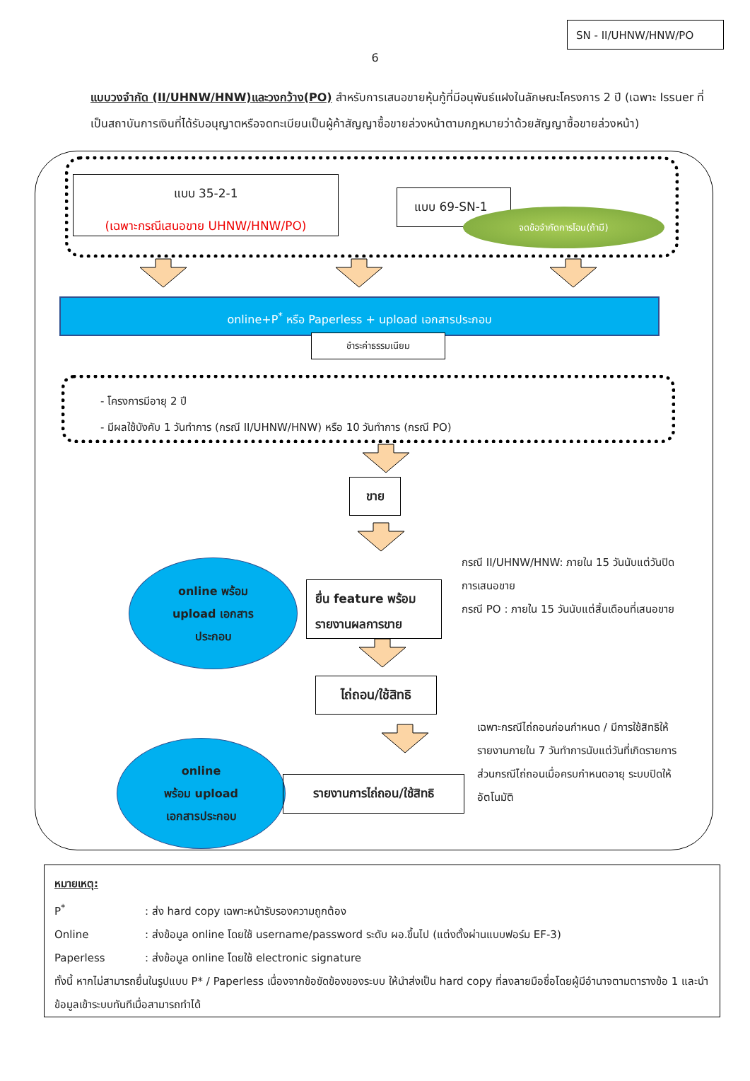SN - II/UHNW/HNW/PO
6
แบบวงจำกัด (II/UHNW/HNW)และวงกว้าง(PO) สำหรับการเสนอขายหุ้นกู้ที่มีอนุพันธ์แฝงในลักษณะโครงการ 2 ปี (เฉพาะ Issuer ที่เป็นสถาบันการเงินที่ได้รับอนุญาตหรือจดทะเบียนเป็นผู้ค้าสัญญาซื้อขายล่วงหน้าตามกฎหมายว่าด้วยสัญญาซื้อขายล่วงหน้า)
แบบ 35-2-1
(เฉพาะกรณีเสนอขาย UHNW/HNW/PO)
แบบ 69-SN-1
จดข้อจำกัดการโอน(ถ้ามี)
online+P<sup>*</sup> หรือ Paperless + upload เอกสารประกอบ
ชำระค่าธรรมเนียม
- โครงการมีอายุ 2 ปี
- มีผลใช้บังคับ 1 วันทำการ (กรณี II/UHNW/HNW) หรือ 10 วันทำการ (กรณี PO)
ขาย
online พร้อม
upload เอกสาร
ประกอบ
ยื่น feature พร้อม รายงานผลการขาย
กรณี II/UHNW/HNW: ภายใน 15 วันนับแต่วันปิดการเสนอขาย
กรณี PO : ภายใน 15 วันนับแต่สิ้นเดือนที่เสนอขาย
ไถ่ถอน/ใช้สิทธิ
online
พร้อม upload
เอกสารประกอบ
รายงานการไถ่ถอน/ใช้สิทธิ
เฉพาะกรณีไถ่ถอนก่อนกำหนด / มีการใช้สิทธิให้รายงานภายใน 7 วันทำการนับแต่วันที่เกิดรายการ
ส่วนกรณีไถ่ถอนเมื่อครบกำหนดอายุ ระบบปิดให้อัตโนมัติ
หมายเหตุ:
P<sup>*</sup>: ส่ง hard copy เฉพาะหน้ารับรองความถูกต้อง
Online: ส่งข้อมูล online โดยใช้ username/password ระดับ ผอ.ขึ้นไป (แต่งตั้งผ่านแบบฟอร์ม EF-3)
Paperless: ส่งข้อมูล online โดยใช้ electronic signature
ทั้งนี้ หากไม่สามารถยื่นในรูปแบบ P* / Paperless เนื่องจากข้อขัดข้องของระบบ ให้นำส่งเป็น hard copy ที่ลงลายมือชื่อโดยผู้มีอำนาจตามตารางข้อ 1 และนำข้อมูลเข้าระบบทันทีเมื่อสามารถทำได้